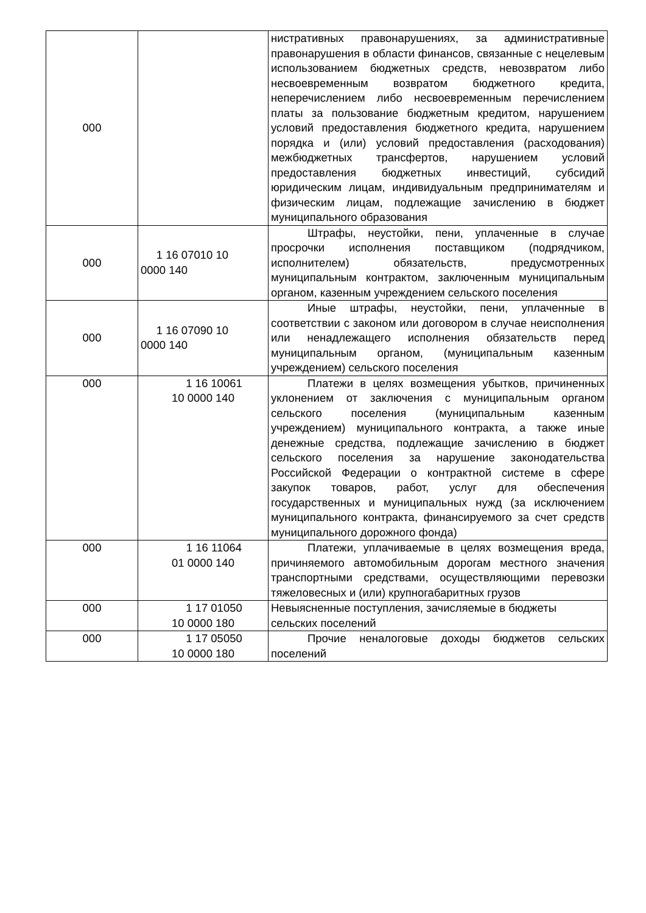| 000 | | нистративных правонарушениях, за административные правонарушения в области финансов, связанные с нецелевым использованием бюджетных средств, невозвратом либо несвоевременным возвратом бюджетного кредита, неперечислением либо несвоевременным перечислением платы за пользование бюджетным кредитом, нарушением условий предоставления бюджетного кредита, нарушением порядка и (или) условий предоставления (расходования) межбюджетных трансфертов, нарушением условий предоставления бюджетных инвестиций, субсидий юридическим лицам, индивидуальным предпринимателям и физическим лицам, подлежащие зачислению в бюджет муниципального образования |
| 000 | 1 16 07010 10 0000 140 | Штрафы, неустойки, пени, уплаченные в случае просрочки исполнения поставщиком (подрядчиком, исполнителем) обязательств, предусмотренных муниципальным контрактом, заключенным муниципальным органом, казенным учреждением сельского поселения |
| 000 | 1 16 07090 10 0000 140 | Иные штрафы, неустойки, пени, уплаченные в соответствии с законом или договором в случае неисполнения или ненадлежащего исполнения обязательств перед муниципальным органом, (муниципальным казенным учреждением) сельского поселения |
| 000 | 1 16 10061 10 0000 140 | Платежи в целях возмещения убытков, причиненных уклонением от заключения с муниципальным органом сельского поселения (муниципальным казенным учреждением) муниципального контракта, а также иные денежные средства, подлежащие зачислению в бюджет сельского поселения за нарушение законодательства Российской Федерации о контрактной системе в сфере закупок товаров, работ, услуг для обеспечения государственных и муниципальных нужд (за исключением муниципального контракта, финансируемого за счет средств муниципального дорожного фонда) |
| 000 | 1 16 11064 01 0000 140 | Платежи, уплачиваемые в целях возмещения вреда, причиняемого автомобильным дорогам местного значения транспортными средствами, осуществляющими перевозки тяжеловесных и (или) крупногабаритных грузов |
| 000 | 1 17 01050 10 0000 180 | Невыясненные поступления, зачисляемые в бюджеты сельских поселений |
| 000 | 1 17 05050 10 0000 180 | Прочие неналоговые доходы бюджетов сельских поселений |